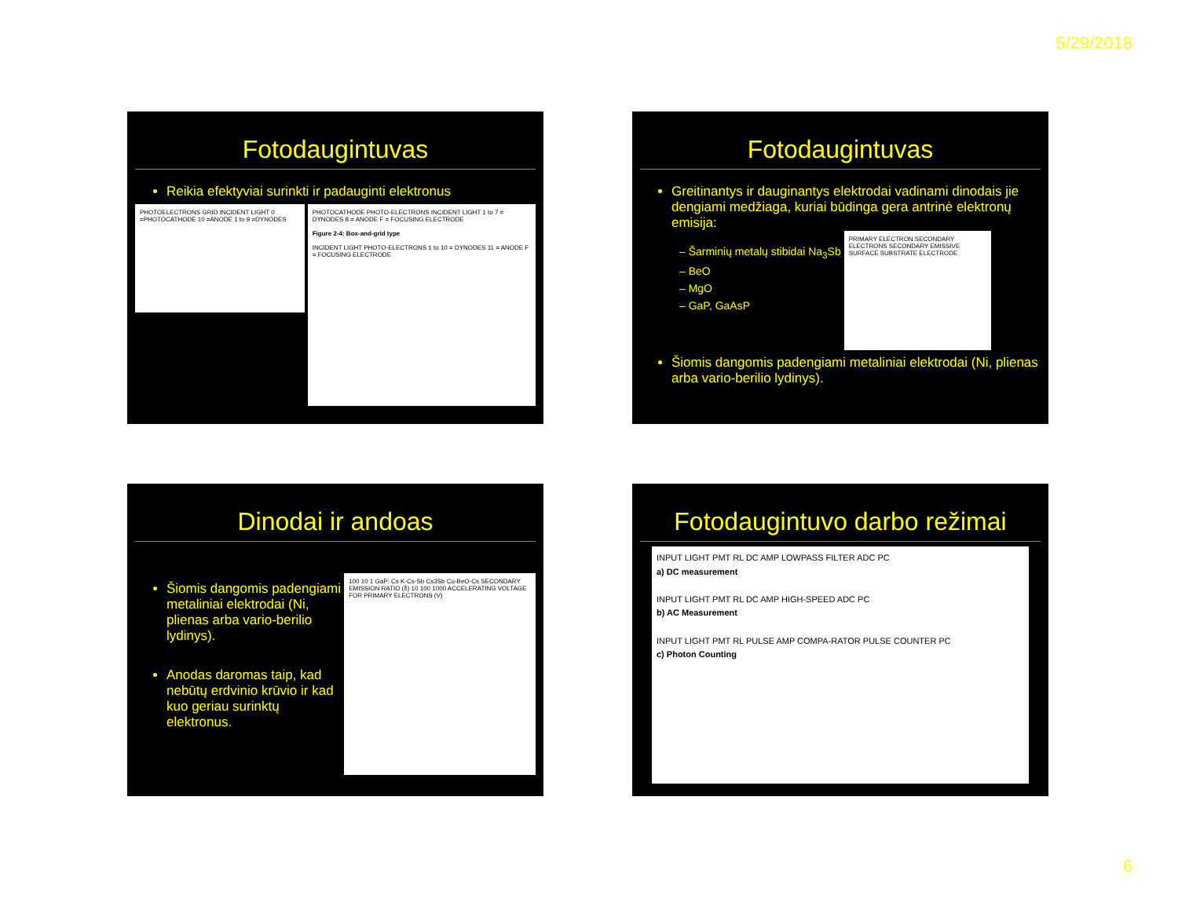5/29/2018
Fotodaugintuvas
Reikia efektyviai surinkti ir padauginti elektronus
PHOTOELECTRONS GRID INCIDENT LIGHT 0 =PHOTOCATHODE 10 =ANODE 1 to 9 =DYNODES
PHOTOCATHODE PHOTO-ELECTRONS INCIDENT LIGHT 1 to 7 = DYNODES 8 = ANODE F = FOCUSING ELECTRODE
Figure 2-4: Box-and-grid type
INCIDENT LIGHT PHOTO-ELECTRONS 1 to 10 = DYNODES 11 = ANODE F = FOCUSING ELECTRODE
Fotodaugintuvas
Greitinantys ir dauginantys elektrodai vadinami dinodais jie dengiami medžiaga, kuriai būdinga gera antrinė elektronų emisija:
– Šarminių metalų stibidai Na<sub>3</sub>Sb
– BeO
– MgO
– GaP, GaAsP
PRIMARY ELECTRON SECONDARY ELECTRONS SECONDARY EMISSIVE SURFACE SUBSTRATE ELECTRODE
Šiomis dangomis padengiami metaliniai elektrodai (Ni, plienas arba vario-berilio lydinys).
Dinodai ir andoas
Šiomis dangomis padengiami metaliniai elektrodai (Ni, plienas arba vario-berilio lydinys).
Anodas daromas taip, kad nebūtų erdvinio krūvio ir kad kuo geriau surinktų elektronus.
100 10 1 GaP: Cs K-Cs-Sb Cs3Sb Cu-BeO-Cs SECONDARY EMISSION RATIO (δ) 10 100 1000 ACCELERATING VOLTAGE FOR PRIMARY ELECTRONS (V)
Fotodaugintuvo darbo režimai
INPUT LIGHT PMT RL DC AMP LOWPASS FILTER ADC PC
a) DC measurement
INPUT LIGHT PMT RL DC AMP HIGH-SPEED ADC PC
b) AC Measurement
INPUT LIGHT PMT RL PULSE AMP COMPA-RATOR PULSE COUNTER PC
c) Photon Counting
6